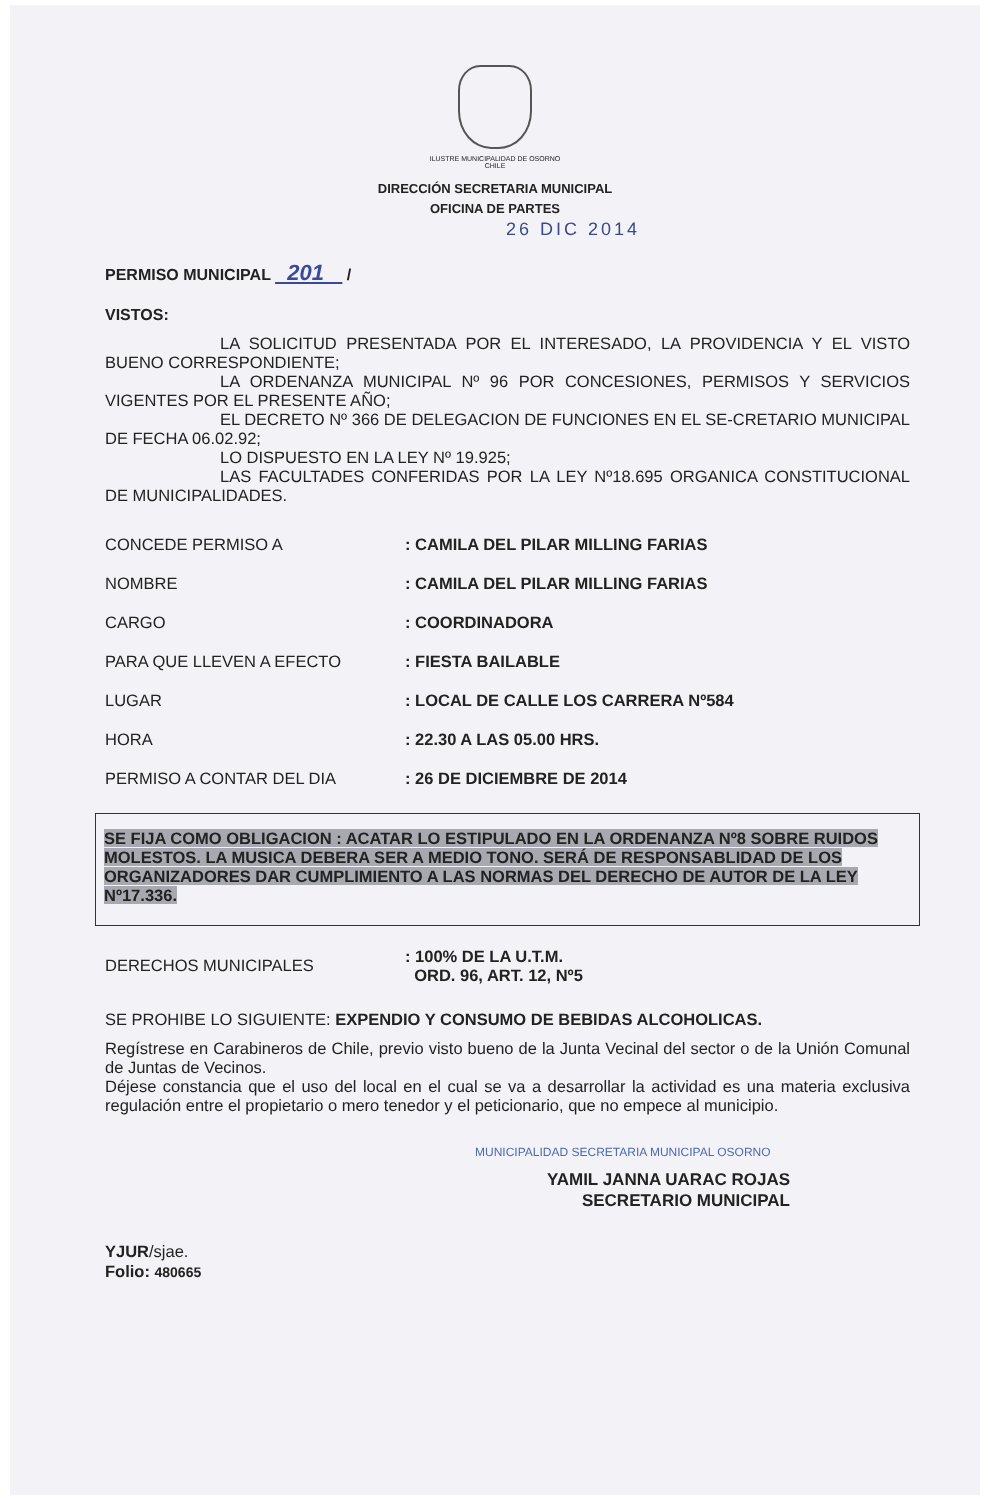ILUSTRE MUNICIPALIDAD DE OSORNO
CHILE
DIRECCIÓN SECRETARIA MUNICIPAL
OFICINA DE PARTES
26 DIC 2014
PERMISO MUNICIPAL 201 /
VISTOS:
LA SOLICITUD PRESENTADA POR EL INTERESADO, LA PROVIDENCIA Y EL VISTO BUENO CORRESPONDIENTE;
LA ORDENANZA MUNICIPAL Nº 96 POR CONCESIONES, PERMISOS Y SERVICIOS VIGENTES POR EL PRESENTE AÑO;
EL DECRETO Nº 366 DE DELEGACION DE FUNCIONES EN EL SE-CRETARIO MUNICIPAL DE FECHA 06.02.92;
LO DISPUESTO EN LA LEY Nº 19.925;
LAS FACULTADES CONFERIDAS POR LA LEY Nº18.695 ORGANICA CONSTITUCIONAL DE MUNICIPALIDADES.
| CONCEDE PERMISO A | : CAMILA DEL PILAR MILLING FARIAS |
| NOMBRE | : CAMILA DEL PILAR MILLING FARIAS |
| CARGO | : COORDINADORA |
| PARA QUE LLEVEN A EFECTO | : FIESTA BAILABLE |
| LUGAR | : LOCAL DE CALLE LOS CARRERA Nº584 |
| HORA | : 22.30 A LAS 05.00 HRS. |
| PERMISO A CONTAR DEL DIA | : 26 DE DICIEMBRE DE 2014 |
SE FIJA COMO OBLIGACION : ACATAR LO ESTIPULADO EN LA ORDENANZA Nº8 SOBRE RUIDOS MOLESTOS. LA MUSICA DEBERA SER A MEDIO TONO. SERÁ DE RESPONSABLIDAD DE LOS ORGANIZADORES DAR CUMPLIMIENTO A LAS NORMAS DEL DERECHO DE AUTOR DE LA LEY Nº17.336.
| DERECHOS MUNICIPALES | : 100% DE LA U.T.M. ORD. 96, ART. 12, Nº5 |
SE PROHIBE LO SIGUIENTE: EXPENDIO Y CONSUMO DE BEBIDAS ALCOHOLICAS.
Regístrese en Carabineros de Chile, previo visto bueno de la Junta Vecinal del sector o de la Unión Comunal de Juntas de Vecinos.
Déjese constancia que el uso del local en el cual se va a desarrollar la actividad es una materia exclusiva regulación entre el propietario o mero tenedor y el peticionario, que no empece al municipio.
MUNICIPALIDAD SECRETARIA MUNICIPAL OSORNO
YAMIL JANNA UARAC ROJAS
SECRETARIO MUNICIPAL
YJUR/sjae.
Folio: 480665